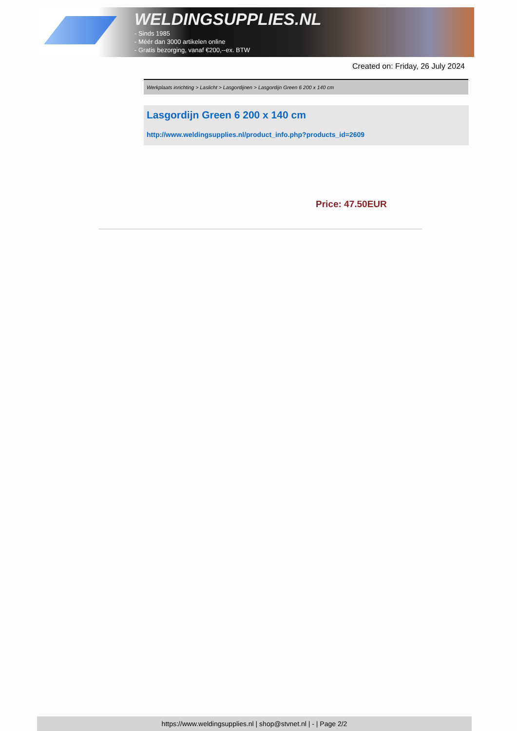WELDINGSUPPLIES.NL
- Sinds 1985
- Méér dan 3000 artikelen online
- Gratis bezorging, vanaf €200,--ex. BTW
Created on: Friday, 26 July 2024
Werkplaats inrichting > Laslicht > Lasgordijnen > Lasgordijn Green 6 200 x 140 cm
Lasgordijn Green 6 200 x 140 cm
http://www.weldingsupplies.nl/product_info.php?products_id=2609
Price: 47.50EUR
https://www.weldingsupplies.nl | shop@stvnet.nl | - | Page 2/2